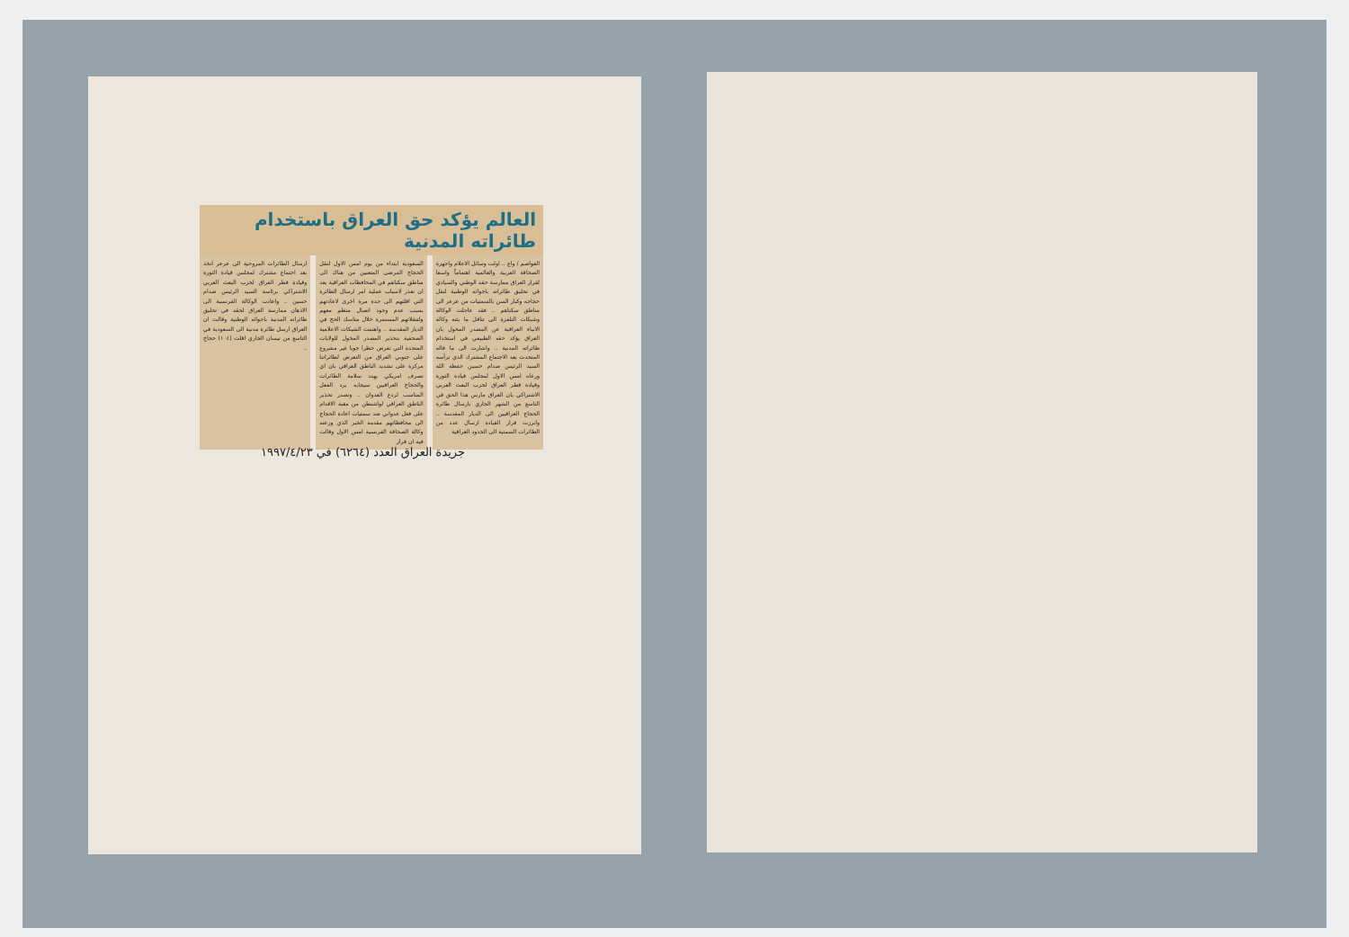العالم يؤكد حق العراق باستخدام طائراته المدنية
العواصم / واع .. اولت وسائل الاعلام واجهزة الصحافة العربية والعالمية اهتماماً واسعا لقرار العراق ممارسة حقه الوطني والسيادي في تحليق طائراته باجوائه الوطنية لنقل حجاجه وكبار السن بالسمتيات من عرعر الى مناطق سكناهم .. فقد عاجلت الوكالة وشبكات التلفزة الى تناقل ما بثته وكالة الانباء العراقية عن المصدر المخول بان العراق يؤكد حقه الطبيعي في استخدام طائراته المدنية .. واشارت الى ما قاله المتحدث بعد الاجتماع المشترك الذي ترأسه السيد الرئيس صدام حسين حفظه الله ورعاه امس الاول لمجلس قيادة الثورة وقيادة قطر العراق لحزب البعث العربي الاشتراكي بان العراق مارس هذا الحق في التاسع من الشهر الجاري بارسال طائرة الحجاج العراقيين الى الديار المقدسة .. وابرزت قرار القيادة ارسال عدد من الطائرات السمتية الى الحدود العراقية
السعودية ابتداء من يوم امس الاول لنقل الحجاج المرضى المتعبين من هناك الى مناطق سكناهم في المحافظات العراقية بعد ان تعذر لاسباب عملية امر ارسال الطائرة التي اقلتهم الى جدة مرة اخرى لاعادتهم بسبب عدم وجود اتصال منظم معهم ولتنقلاتهم المستمرة خلال مناسك الحج في الديار المقدسة .. واهتمت الشبكات الاعلامية الصحفية بتحذير المصدر المخول للولايات المتحدة التي تفرض حظرا جويا غير مشروع على جنوبي العراق من التعرض لطائراتنا مركزة على تشديد الناطق العراقي بان اي تصرف امريكي يهدد سلامة الطائرات والحجاج العراقيين سيجابه برد الفعل المناسب لردع العدوان .. وتصدر تحذير الناطق العراقي لواشنطن من مغبة الاقدام على فعل عدواني ضد سمتيات اعادة الحجاج الى محافظاتهم مقدمة الخبر الذي وزعته وكالة الصحافة الفرنسية امس الاول وقالت فيه ان قرار
ارسال الطائرات المروحية الى عرعر اتخذ بعد اجتماع مشترك لمجلس قيادة الثورة وقيادة قطر العراق لحزب البعث العربي الاشتراكي برئاسة السيد الرئيس صدام حسين .. واعادت الوكالة الفرنسية الى الاذهان ممارسة العراق لحقه في تحليق طائراته المدنية باجوائه الوطنية وقالت ان العراق ارسل طائرة مدنية الى السعودية في التاسع من نيسان الجاري اقلت (١٠٤) حجاج ..
جريدة العراق العدد (٦٢٦٤) في ١٩٩٧/٤/٢٣